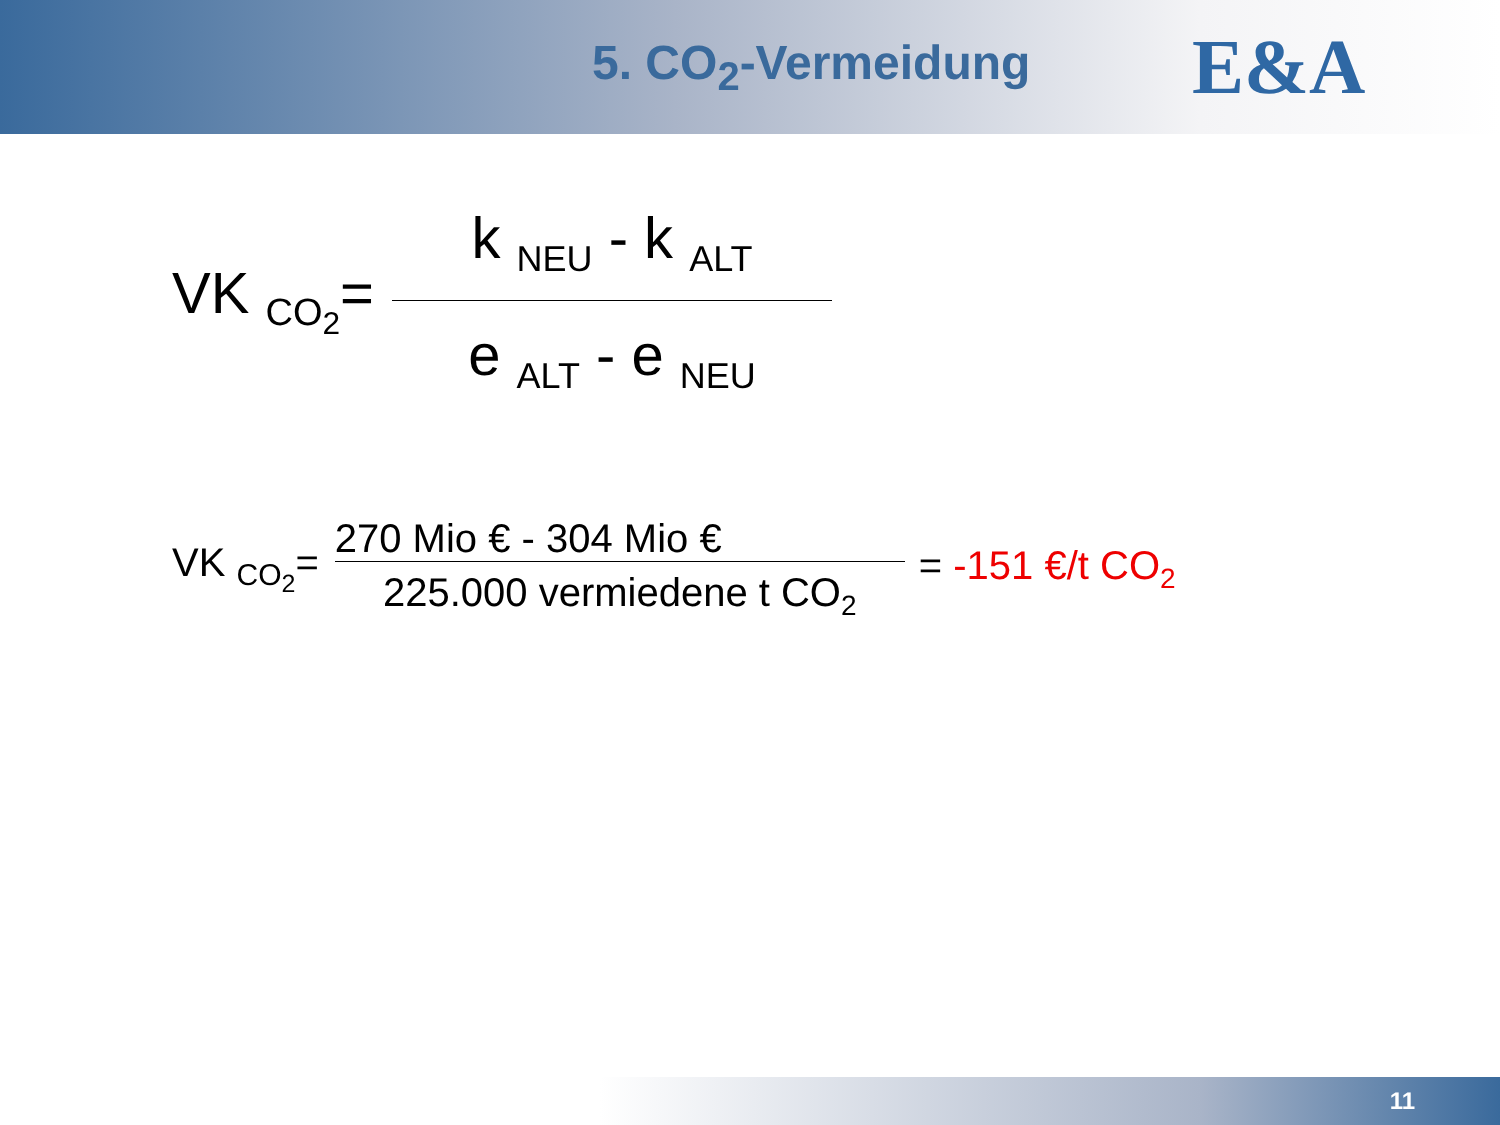5. CO<sub>2</sub>-Vermeidung
E&A
VK <sub>CO<sub>2</sub></sub>=
k <sub>NEU</sub> - k <sub>ALT</sub>
e <sub>ALT</sub> - e <sub>NEU</sub>
VK <sub>CO<sub>2</sub></sub>=
270 Mio € - 304 Mio €
225.000 vermiedene t CO<sub>2</sub>
= -151 €/t CO<sub>2</sub>
11